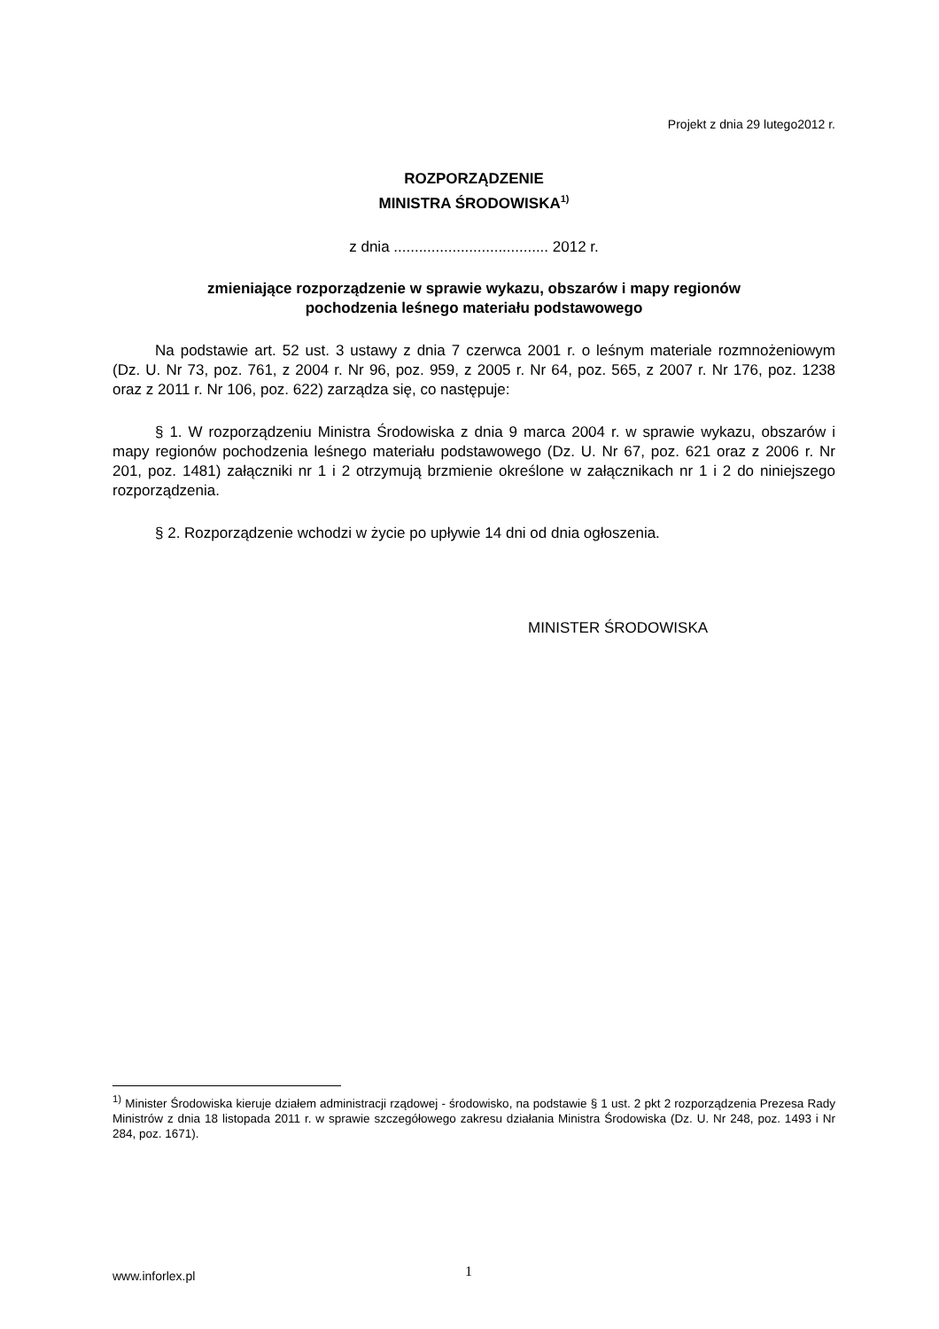Projekt z dnia 29 lutego2012 r.
ROZPORZĄDZENIE
MINISTRA ŚRODOWISKA<sup>1)</sup>
z dnia ..................................... 2012 r.
zmieniające rozporządzenie w sprawie wykazu, obszarów i mapy regionów
pochodzenia leśnego materiału podstawowego
Na podstawie art. 52 ust. 3 ustawy z dnia 7 czerwca 2001 r. o leśnym materiale rozmnożeniowym (Dz. U. Nr 73, poz. 761, z 2004 r. Nr 96, poz. 959, z 2005 r. Nr 64, poz. 565, z 2007 r. Nr 176, poz. 1238 oraz z 2011 r. Nr 106, poz. 622) zarządza się, co następuje:
§ 1. W rozporządzeniu Ministra Środowiska z dnia 9 marca 2004 r. w sprawie wykazu, obszarów i mapy regionów pochodzenia leśnego materiału podstawowego (Dz. U. Nr 67, poz. 621 oraz z 2006 r. Nr 201, poz. 1481) załączniki nr 1 i 2 otrzymują brzmienie określone w załącznikach nr 1 i 2 do niniejszego rozporządzenia.
§ 2. Rozporządzenie wchodzi w życie po upływie 14 dni od dnia ogłoszenia.
MINISTER ŚRODOWISKA
<sup>1)</sup> Minister Środowiska kieruje działem administracji rządowej - środowisko, na podstawie § 1 ust. 2 pkt 2 rozporządzenia Prezesa Rady Ministrów z dnia 18 listopada 2011 r. w sprawie szczegółowego zakresu działania Ministra Środowiska (Dz. U. Nr 248, poz. 1493 i Nr 284, poz. 1671).
www.inforlex.pl 1